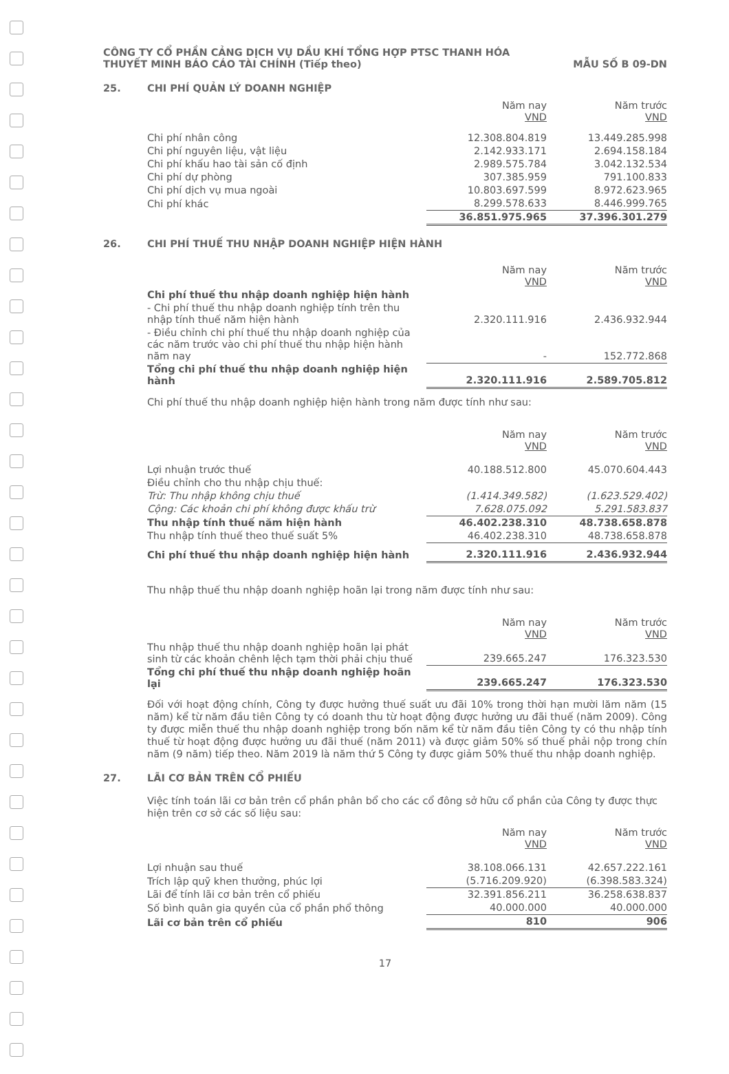CÔNG TY CỔ PHẦN CẢNG DỊCH VỤ DẦU KHÍ TỔNG HỢP PTSC THANH HÓA
THUYẾT MINH BÁO CÁO TÀI CHÍNH (Tiếp theo) MẪU SỐ B 09-DN
25. CHI PHÍ QUẢN LÝ DOANH NGHIỆP
| | Năm nay VND | Năm trước VND |
| Chi phí nhân công | 12.308.804.819 | 13.449.285.998 |
| Chi phí nguyên liệu, vật liệu | 2.142.933.171 | 2.694.158.184 |
| Chi phí khấu hao tài sản cố định | 2.989.575.784 | 3.042.132.534 |
| Chi phí dự phòng | 307.385.959 | 791.100.833 |
| Chi phí dịch vụ mua ngoài | 10.803.697.599 | 8.972.623.965 |
| Chi phí khác | 8.299.578.633 | 8.446.999.765 |
| | 36.851.975.965 | 37.396.301.279 |
26. CHI PHÍ THUẾ THU NHẬP DOANH NGHIỆP HIỆN HÀNH
| | Năm nay VND | Năm trước VND |
| Chi phí thuế thu nhập doanh nghiệp hiện hành | | |
| - Chi phí thuế thu nhập doanh nghiệp tính trên thu nhập tính thuế năm hiện hành | 2.320.111.916 | 2.436.932.944 |
| - Điều chỉnh chi phí thuế thu nhập doanh nghiệp của các năm trước vào chi phí thuế thu nhập hiện hành năm nay | - | 152.772.868 |
| Tổng chi phí thuế thu nhập doanh nghiệp hiện hành | 2.320.111.916 | 2.589.705.812 |
Chi phí thuế thu nhập doanh nghiệp hiện hành trong năm được tính như sau:
| | Năm nay VND | Năm trước VND |
| Lợi nhuận trước thuế | 40.188.512.800 | 45.070.604.443 |
| Điều chỉnh cho thu nhập chịu thuế: | | |
| Trừ: Thu nhập không chịu thuế | (1.414.349.582) | (1.623.529.402) |
| Cộng: Các khoản chi phí không được khấu trừ | 7.628.075.092 | 5.291.583.837 |
| Thu nhập tính thuế năm hiện hành | 46.402.238.310 | 48.738.658.878 |
| Thu nhập tính thuế theo thuế suất 5% | 46.402.238.310 | 48.738.658.878 |
| Chi phí thuế thu nhập doanh nghiệp hiện hành | 2.320.111.916 | 2.436.932.944 |
Thu nhập thuế thu nhập doanh nghiệp hoãn lại trong năm được tính như sau:
| | Năm nay VND | Năm trước VND |
| Thu nhập thuế thu nhập doanh nghiệp hoãn lại phát sinh từ các khoản chênh lệch tạm thời phải chịu thuế | 239.665.247 | 176.323.530 |
| Tổng chi phí thuế thu nhập doanh nghiệp hoãn lại | 239.665.247 | 176.323.530 |
Đối với hoạt động chính, Công ty được hưởng thuế suất ưu đãi 10% trong thời hạn mười lăm năm (15 năm) kể từ năm đầu tiên Công ty có doanh thu từ hoạt động được hưởng ưu đãi thuế (năm 2009). Công ty được miễn thuế thu nhập doanh nghiệp trong bốn năm kể từ năm đầu tiên Công ty có thu nhập tính thuế từ hoạt động được hưởng ưu đãi thuế (năm 2011) và được giảm 50% số thuế phải nộp trong chín năm (9 năm) tiếp theo. Năm 2019 là năm thứ 5 Công ty được giảm 50% thuế thu nhập doanh nghiệp.
27. LÃI CƠ BẢN TRÊN CỔ PHIẾU
Việc tính toán lãi cơ bản trên cổ phần phân bổ cho các cổ đông sở hữu cổ phần của Công ty được thực hiện trên cơ sở các số liệu sau:
| | Năm nay VND | Năm trước VND |
| Lợi nhuận sau thuế | 38.108.066.131 | 42.657.222.161 |
| Trích lập quỹ khen thưởng, phúc lợi | (5.716.209.920) | (6.398.583.324) |
| Lãi để tính lãi cơ bản trên cổ phiếu | 32.391.856.211 | 36.258.638.837 |
| Số bình quân gia quyền của cổ phần phổ thông | 40.000.000 | 40.000.000 |
| Lãi cơ bản trên cổ phiếu | 810 | 906 |
17